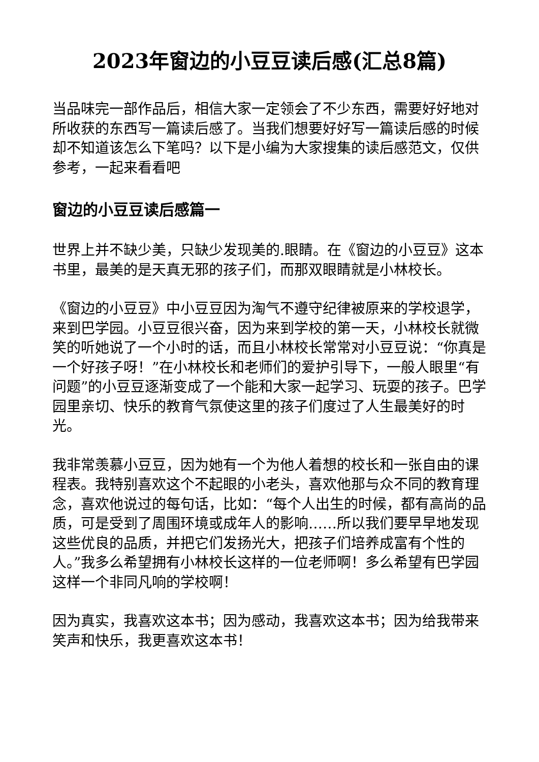2023年窗边的小豆豆读后感(汇总8篇)
当品味完一部作品后，相信大家一定领会了不少东西，需要好好地对所收获的东西写一篇读后感了。当我们想要好好写一篇读后感的时候却不知道该怎么下笔吗？以下是小编为大家搜集的读后感范文，仅供参考，一起来看看吧
窗边的小豆豆读后感篇一
世界上并不缺少美，只缺少发现美的.眼睛。在《窗边的小豆豆》这本书里，最美的是天真无邪的孩子们，而那双眼睛就是小林校长。
《窗边的小豆豆》中小豆豆因为淘气不遵守纪律被原来的学校退学，来到巴学园。小豆豆很兴奋，因为来到学校的第一天，小林校长就微笑的听她说了一个小时的话，而且小林校长常常对小豆豆说：“你真是一个好孩子呀！”在小林校长和老师们的爱护引导下，一般人眼里“有问题”的小豆豆逐渐变成了一个能和大家一起学习、玩耍的孩子。巴学园里亲切、快乐的教育气氛使这里的孩子们度过了人生最美好的时光。
我非常羡慕小豆豆，因为她有一个为他人着想的校长和一张自由的课程表。我特别喜欢这个不起眼的小老头，喜欢他那与众不同的教育理念，喜欢他说过的每句话，比如：“每个人出生的时候，都有高尚的品质，可是受到了周围环境或成年人的影响……所以我们要早早地发现这些优良的品质，并把它们发扬光大，把孩子们培养成富有个性的人。”我多么希望拥有小林校长这样的一位老师啊！多么希望有巴学园这样一个非同凡响的学校啊！
因为真实，我喜欢这本书；因为感动，我喜欢这本书；因为给我带来笑声和快乐，我更喜欢这本书！